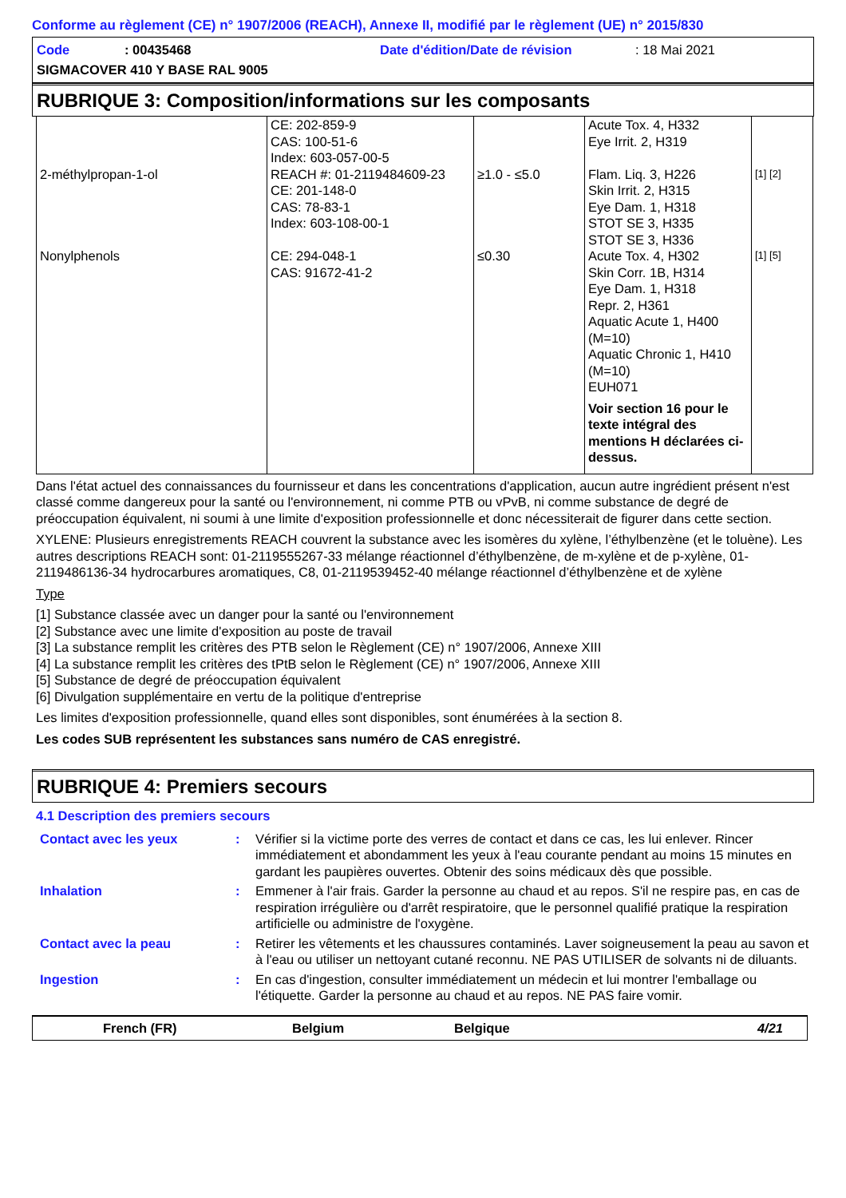Conforme au règlement (CE) n° 1907/2006 (REACH), Annexe II, modifié par le règlement (UE) n° 2015/830
Code: 00435468 Date d'édition/Date de révision: 18 Mai 2021
SIGMACOVER 410 Y BASE RAL 9005
RUBRIQUE 3: Composition/informations sur les composants
| 2-méthylpropan-1-ol | CE: 202-859-9 CAS: 100-51-6 Index: 603-057-00-5 REACH #: 01-2119484609-23 CE: 201-148-0 CAS: 78-83-1 Index: 603-108-00-1 | ≥1.0 - ≤5.0 | Acute Tox. 4, H332 Eye Irrit. 2, H319 Flam. Liq. 3, H226 Skin Irrit. 2, H315 Eye Dam. 1, H318 STOT SE 3, H335 STOT SE 3, H336 | [1] [2] |
| Nonylphenols | CE: 294-048-1 CAS: 91672-41-2 | ≤0.30 | Acute Tox. 4, H302 Skin Corr. 1B, H314 Eye Dam. 1, H318 Repr. 2, H361 Aquatic Acute 1, H400 (M=10) Aquatic Chronic 1, H410 (M=10) EUH071 Voir section 16 pour le texte intégral des mentions H déclarées ci-dessus. | [1] [5] |
Dans l'état actuel des connaissances du fournisseur et dans les concentrations d'application, aucun autre ingrédient présent n'est classé comme dangereux pour la santé ou l'environnement, ni comme PTB ou vPvB, ni comme substance de degré de préoccupation équivalent, ni soumi à une limite d'exposition professionnelle et donc nécessiterait de figurer dans cette section.
XYLENE: Plusieurs enregistrements REACH couvrent la substance avec les isomères du xylène, l’éthylbenzène (et le toluène). Les autres descriptions REACH sont: 01-2119555267-33 mélange réactionnel d’éthylbenzène, de m-xylène et de p-xylène, 01-2119486136-34 hydrocarbures aromatiques, C8, 01-2119539452-40 mélange réactionnel d’éthylbenzène et de xylène
Type
[1] Substance classée avec un danger pour la santé ou l'environnement
[2] Substance avec une limite d'exposition au poste de travail
[3] La substance remplit les critères des PTB selon le Règlement (CE) n° 1907/2006, Annexe XIII
[4] La substance remplit les critères des tPtB selon le Règlement (CE) n° 1907/2006, Annexe XIII
[5] Substance de degré de préoccupation équivalent
[6] Divulgation supplémentaire en vertu de la politique d'entreprise
Les limites d'exposition professionnelle, quand elles sont disponibles, sont énumérées à la section 8.
Les codes SUB représentent les substances sans numéro de CAS enregistré.
RUBRIQUE 4: Premiers secours
4.1 Description des premiers secours
| Contact avec les yeux | : | Vérifier si la victime porte des verres de contact et dans ce cas, les lui enlever. Rincer immédiatement et abondamment les yeux à l'eau courante pendant au moins 15 minutes en gardant les paupières ouvertes. Obtenir des soins médicaux dès que possible. |
| Inhalation | : | Emmener à l'air frais. Garder la personne au chaud et au repos. S'il ne respire pas, en cas de respiration irrégulière ou d'arrêt respiratoire, que le personnel qualifié pratique la respiration artificielle ou administre de l'oxygène. |
| Contact avec la peau | : | Retirer les vêtements et les chaussures contaminés. Laver soigneusement la peau au savon et à l'eau ou utiliser un nettoyant cutané reconnu. NE PAS UTILISER de solvants ni de diluants. |
| Ingestion | : | En cas d'ingestion, consulter immédiatement un médecin et lui montrer l'emballage ou l'étiquette. Garder la personne au chaud et au repos. NE PAS faire vomir. |
French (FR) Belgium Belgique 4/21